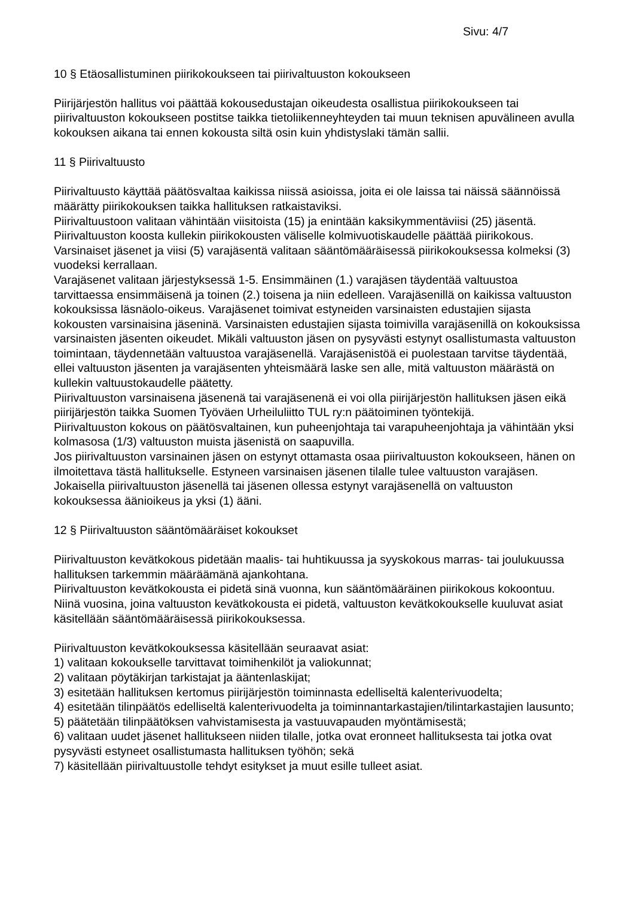Sivu: 4/7
10 § Etäosallistuminen piirikokoukseen tai piirivaltuuston kokoukseen
Piirijärjestön hallitus voi päättää kokousedustajan oikeudesta osallistua piirikokoukseen tai piirivaltuuston kokoukseen postitse taikka tietoliikenneyhteyden tai muun teknisen apuvälineen avulla kokouksen aikana tai ennen kokousta siltä osin kuin yhdistyslaki tämän sallii.
11 § Piirivaltuusto
Piirivaltuusto käyttää päätösvaltaa kaikissa niissä asioissa, joita ei ole laissa tai näissä säännöissä määrätty piirikokouksen taikka hallituksen ratkaistaviksi.
Piirivaltuustoon valitaan vähintään viisitoista (15) ja enintään kaksikymmentäviisi (25) jäsentä. Piirivaltuuston koosta kullekin piirikokousten väliselle kolmivuotiskaudelle päättää piirikokous.
Varsinaiset jäsenet ja viisi (5) varajäsentä valitaan sääntömääräisessä piirikokouksessa kolmeksi (3) vuodeksi kerrallaan.
Varajäsenet valitaan järjestyksessä 1-5. Ensimmäinen (1.) varajäsen täydentää valtuustoa tarvittaessa ensimmäisenä ja toinen (2.) toisena ja niin edelleen. Varajäsenillä on kaikissa valtuuston kokouksissa läsnäolo-oikeus. Varajäsenet toimivat estyneiden varsinaisten edustajien sijasta kokousten varsinaisina jäseninä. Varsinaisten edustajien sijasta toimivilla varajäsenillä on kokouksissa varsinaisten jäsenten oikeudet. Mikäli valtuuston jäsen on pysyvästi estynyt osallistumasta valtuuston toimintaan, täydennetään valtuustoa varajäsenellä. Varajäsenistöä ei puolestaan tarvitse täydentää, ellei valtuuston jäsenten ja varajäsenten yhteismäärä laske sen alle, mitä valtuuston määrästä on kullekin valtuustokaudelle päätetty.
Piirivaltuuston varsinaisena jäsenenä tai varajäsenenä ei voi olla piirijärjestön hallituksen jäsen eikä piirijärjestön taikka Suomen Työväen Urheiluliitto TUL ry:n päätoiminen työntekijä.
Piirivaltuuston kokous on päätösvaltainen, kun puheenjohtaja tai varapuheenjohtaja ja vähintään yksi kolmasosa (1/3) valtuuston muista jäsenistä on saapuvilla.
Jos piirivaltuuston varsinainen jäsen on estynyt ottamasta osaa piirivaltuuston kokoukseen, hänen on ilmoitettava tästä hallitukselle. Estyneen varsinaisen jäsenen tilalle tulee valtuuston varajäsen.
Jokaisella piirivaltuuston jäsenellä tai jäsenen ollessa estynyt varajäsenellä on valtuuston kokouksessa äänioikeus ja yksi (1) ääni.
12 § Piirivaltuuston sääntömääräiset kokoukset
Piirivaltuuston kevätkokous pidetään maalis- tai huhtikuussa ja syyskokous marras- tai joulukuussa hallituksen tarkemmin määräämänä ajankohtana.
Piirivaltuuston kevätkokousta ei pidetä sinä vuonna, kun sääntömääräinen piirikokous kokoontuu. Niinä vuosina, joina valtuuston kevätkokousta ei pidetä, valtuuston kevätkokoukselle kuuluvat asiat käsitellään sääntömääräisessä piirikokouksessa.
Piirivaltuuston kevätkokouksessa käsitellään seuraavat asiat:
1) valitaan kokoukselle tarvittavat toimihenkilöt ja valiokunnat;
2) valitaan pöytäkirjan tarkistajat ja ääntenlaskijat;
3) esitetään hallituksen kertomus piirijärjestön toiminnasta edelliseltä kalenterivuodelta;
4) esitetään tilinpäätös edelliseltä kalenterivuodelta ja toiminnantarkastajien/tilintarkastajien lausunto;
5) päätetään tilinpäätöksen vahvistamisesta ja vastuuvapauden myöntämisestä;
6) valitaan uudet jäsenet hallitukseen niiden tilalle, jotka ovat eronneet hallituksesta tai jotka ovat pysyvästi estyneet osallistumasta hallituksen työhön; sekä
7) käsitellään piirivaltuustolle tehdyt esitykset ja muut esille tulleet asiat.